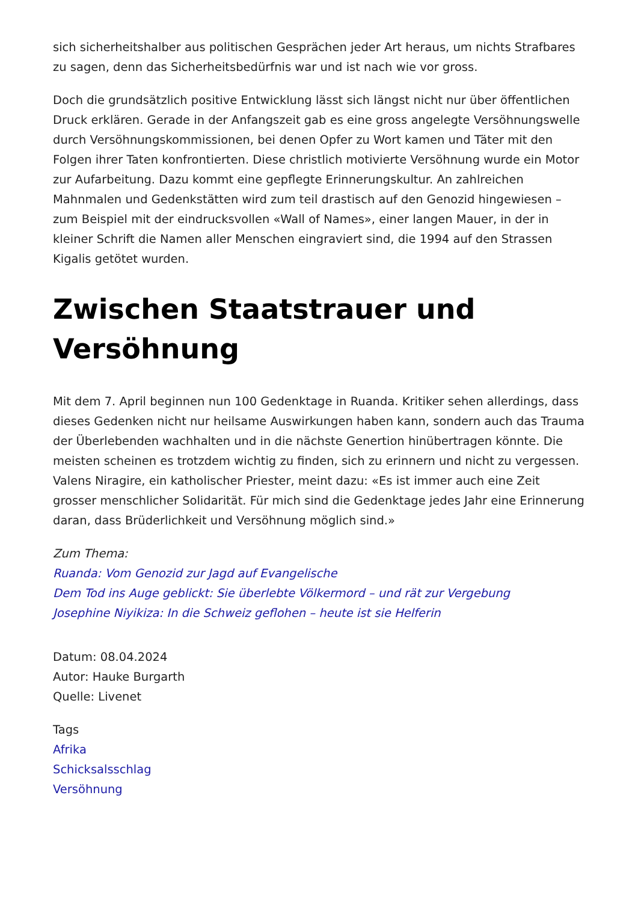sich sicherheitshalber aus politischen Gesprächen jeder Art heraus, um nichts Strafbares zu sagen, denn das Sicherheitsbedürfnis war und ist nach wie vor gross.
Doch die grundsätzlich positive Entwicklung lässt sich längst nicht nur über öffentlichen Druck erklären. Gerade in der Anfangszeit gab es eine gross angelegte Versöhnungswelle durch Versöhnungskommissionen, bei denen Opfer zu Wort kamen und Täter mit den Folgen ihrer Taten konfrontierten. Diese christlich motivierte Versöhnung wurde ein Motor zur Aufarbeitung. Dazu kommt eine gepflegte Erinnerungskultur. An zahlreichen Mahnmalen und Gedenkstätten wird zum teil drastisch auf den Genozid hingewiesen – zum Beispiel mit der eindrucksvollen «Wall of Names», einer langen Mauer, in der in kleiner Schrift die Namen aller Menschen eingraviert sind, die 1994 auf den Strassen Kigalis getötet wurden.
Zwischen Staatstrauer und Versöhnung
Mit dem 7. April beginnen nun 100 Gedenktage in Ruanda. Kritiker sehen allerdings, dass dieses Gedenken nicht nur heilsame Auswirkungen haben kann, sondern auch das Trauma der Überlebenden wachhalten und in die nächste Genertion hinübertragen könnte. Die meisten scheinen es trotzdem wichtig zu finden, sich zu erinnern und nicht zu vergessen. Valens Niragire, ein katholischer Priester, meint dazu: «Es ist immer auch eine Zeit grosser menschlicher Solidarität. Für mich sind die Gedenktage jedes Jahr eine Erinnerung daran, dass Brüderlichkeit und Versöhnung möglich sind.»
Zum Thema:
Ruanda: Vom Genozid zur Jagd auf Evangelische
Dem Tod ins Auge geblickt: Sie überlebte Völkermord – und rät zur Vergebung
Josephine Niyikiza: In die Schweiz geflohen – heute ist sie Helferin
Datum: 08.04.2024
Autor: Hauke Burgarth
Quelle: Livenet
Tags
Afrika
Schicksalsschlag
Versöhnung